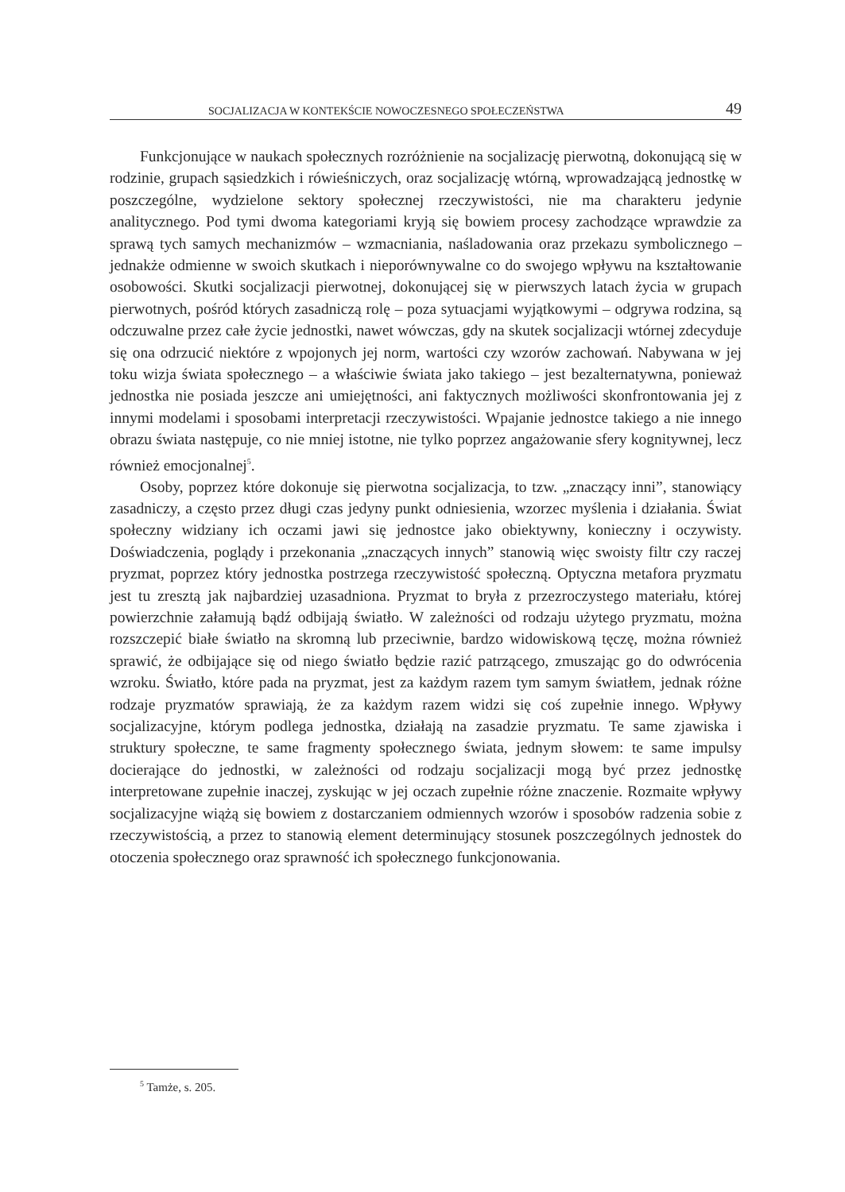SOCJALIZACJA W KONTEKŚCIE NOWOCZESNEGO SPOŁECZEŃSTWA 49
Funkcjonujące w naukach społecznych rozróżnienie na socjalizację pierwotną, dokonującą się w rodzinie, grupach sąsiedzkich i rówieśniczych, oraz socjalizację wtórną, wprowadzającą jednostkę w poszczególne, wydzielone sektory społecznej rzeczywistości, nie ma charakteru jedynie analitycznego. Pod tymi dwoma kategoriami kryją się bowiem procesy zachodzące wprawdzie za sprawą tych samych mechanizmów – wzmacniania, naśladowania oraz przekazu symbolicznego – jednakże odmienne w swoich skutkach i nieporównywalne co do swojego wpływu na kształtowanie osobowości. Skutki socjalizacji pierwotnej, dokonującej się w pierwszych latach życia w grupach pierwotnych, pośród których zasadniczą rolę – poza sytuacjami wyjątkowymi – odgrywa rodzina, są odczuwalne przez całe życie jednostki, nawet wówczas, gdy na skutek socjalizacji wtórnej zdecyduje się ona odrzucić niektóre z wpojonych jej norm, wartości czy wzorów zachowań. Nabywana w jej toku wizja świata społecznego – a właściwie świata jako takiego – jest bezalternatywna, ponieważ jednostka nie posiada jeszcze ani umiejętności, ani faktycznych możliwości skonfrontowania jej z innymi modelami i sposobami interpretacji rzeczywistości. Wpajanie jednostce takiego a nie innego obrazu świata następuje, co nie mniej istotne, nie tylko poprzez angażowanie sfery kognitywnej, lecz również emocjonalnej<sup>5</sup>.
Osoby, poprzez które dokonuje się pierwotna socjalizacja, to tzw. „znaczący inni”, stanowiący zasadniczy, a często przez długi czas jedyny punkt odniesienia, wzorzec myślenia i działania. Świat społeczny widziany ich oczami jawi się jednostce jako obiektywny, konieczny i oczywisty. Doświadczenia, poglądy i przekonania „znaczących innych” stanowią więc swoisty filtr czy raczej pryzmat, poprzez który jednostka postrzega rzeczywistość społeczną. Optyczna metafora pryzmatu jest tu zresztą jak najbardziej uzasadniona. Pryzmat to bryła z przezroczystego materiału, której powierzchnie załamują bądź odbijają światło. W zależności od rodzaju użytego pryzmatu, można rozszczepić białe światło na skromną lub przeciwnie, bardzo widowiskową tęczę, można również sprawić, że odbijające się od niego światło będzie razić patrzącego, zmuszając go do odwrócenia wzroku. Światło, które pada na pryzmat, jest za każdym razem tym samym światłem, jednak różne rodzaje pryzmatów sprawiają, że za każdym razem widzi się coś zupełnie innego. Wpływy socjalizacyjne, którym podlega jednostka, działają na zasadzie pryzmatu. Te same zjawiska i struktury społeczne, te same fragmenty społecznego świata, jednym słowem: te same impulsy docierające do jednostki, w zależności od rodzaju socjalizacji mogą być przez jednostkę interpretowane zupełnie inaczej, zyskując w jej oczach zupełnie różne znaczenie. Rozmaite wpływy socjalizacyjne wiążą się bowiem z dostarczaniem odmiennych wzorów i sposobów radzenia sobie z rzeczywistością, a przez to stanowią element determinujący stosunek poszczególnych jednostek do otoczenia społecznego oraz sprawność ich społecznego funkcjonowania.
<sup>5</sup> Tamże, s. 205.